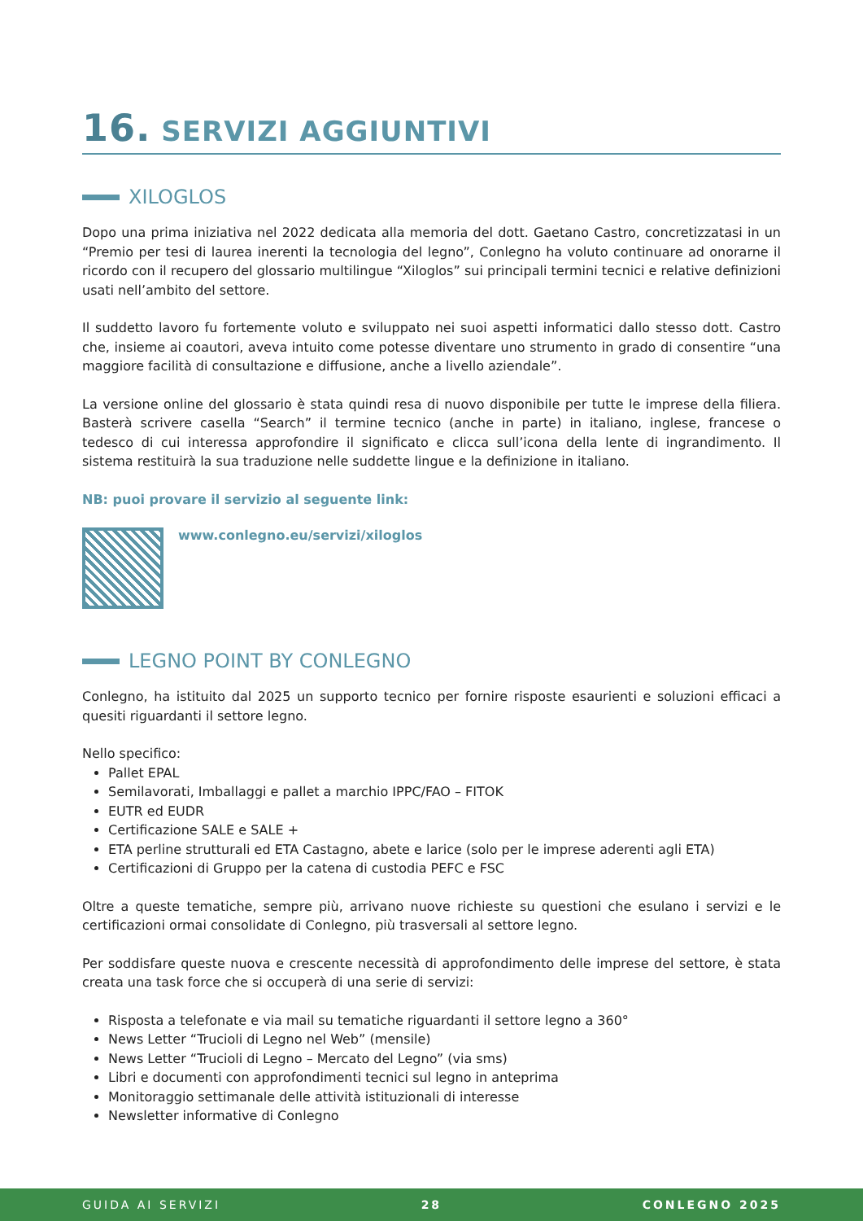16. SERVIZI AGGIUNTIVI
XILOGLOS
Dopo una prima iniziativa nel 2022 dedicata alla memoria del dott. Gaetano Castro, concretizzatasi in un “Premio per tesi di laurea inerenti la tecnologia del legno”, Conlegno ha voluto continuare ad onorarne il ricordo con il recupero del glossario multilingue “Xiloglos” sui principali termini tecnici e relative definizioni usati nell’ambito del settore.
Il suddetto lavoro fu fortemente voluto e sviluppato nei suoi aspetti informatici dallo stesso dott. Castro che, insieme ai coautori, aveva intuito come potesse diventare uno strumento in grado di consentire “una maggiore facilità di consultazione e diffusione, anche a livello aziendale”.
La versione online del glossario è stata quindi resa di nuovo disponibile per tutte le imprese della filiera. Basterà scrivere casella “Search” il termine tecnico (anche in parte) in italiano, inglese, francese o tedesco di cui interessa approfondire il significato e clicca sull’icona della lente di ingrandimento. Il sistema restituirà la sua traduzione nelle suddette lingue e la definizione in italiano.
NB: puoi provare il servizio al seguente link:
www.conlegno.eu/servizi/xiloglos
LEGNO POINT BY CONLEGNO
Conlegno, ha istituito dal 2025 un supporto tecnico per fornire risposte esaurienti e soluzioni efficaci a quesiti riguardanti il settore legno.
Nello specifico:
Pallet EPAL
Semilavorati, Imballaggi e pallet a marchio IPPC/FAO – FITOK
EUTR ed EUDR
Certificazione SALE e SALE +
ETA perline strutturali ed ETA Castagno, abete e larice (solo per le imprese aderenti agli ETA)
Certificazioni di Gruppo per la catena di custodia PEFC e FSC
Oltre a queste tematiche, sempre più, arrivano nuove richieste su questioni che esulano i servizi e le certificazioni ormai consolidate di Conlegno, più trasversali al settore legno.
Per soddisfare queste nuova e crescente necessità di approfondimento delle imprese del settore, è stata creata una task force che si occuperà di una serie di servizi:
Risposta a telefonate e via mail su tematiche riguardanti il settore legno a 360°
News Letter “Trucioli di Legno nel Web” (mensile)
News Letter “Trucioli di Legno – Mercato del Legno” (via sms)
Libri e documenti con approfondimenti tecnici sul legno in anteprima
Monitoraggio settimanale delle attività istituzionali di interesse
Newsletter informative di Conlegno
GUIDA AI SERVIZI 28 CONLEGNO 2025